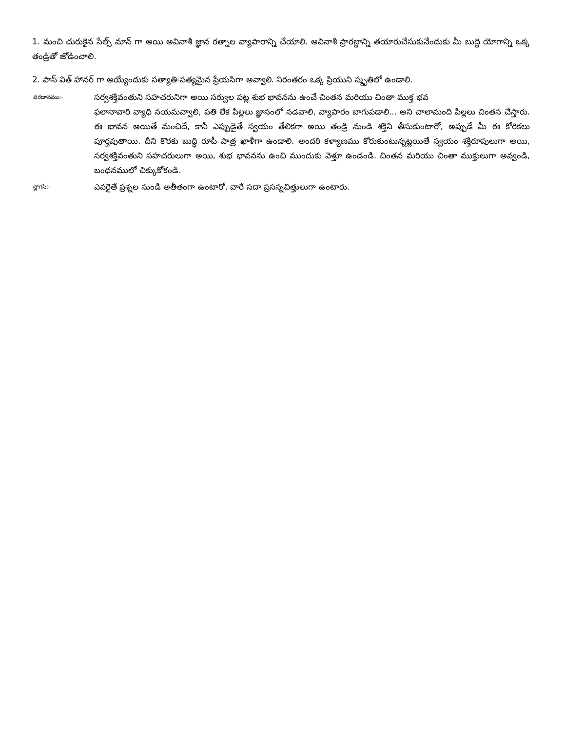1. మంచి చురుకైన సేల్స్ మాన్ గా అయి అవినాశీ జ్ఞాన రత్నాల వ్యాపారాన్ని చేయాలి. అవినాశీ ప్రారబ్ధాన్ని తయారుచేసుకునేందుకు మీ బుద్ధి యోగాన్ని ఒక్క తండ్రితో జోడించాలి.
2. పాస్ విత్ హానర్ గా అయ్యేందుకు సత్యాతి-సత్యమైన ప్రేయసిగా అవ్వాలి. నిరంతరం ఒక్క ప్రియుని స్మృతిలో ఉండాలి.
వరదానము:-
సర్వశక్తివంతుని సహచరునిగా అయి సర్వుల పట్ల శుభ భావనను ఉంచే చింతన మరియు చింతా ముక్త భవ
ఫలానావారి వ్యాధి నయమవ్వాలి, పతి లేక పిల్లలు జ్ఞానంలో నడవాలి, వ్యాపారం బాగుపడాలి... అని చాలామంది పిల్లలు చింతన చేస్తారు. ఈ భావన అయితే మంచిదే, కానీ ఎప్పుడైతే స్వయం తేలికగా అయి తండ్రి నుండి శక్తిని తీసుకుంటారో, అప్పుడే మీ ఈ కోరికలు పూర్తవుతాయి. దీని కొరకు బుద్ధి రూపీ పాత్ర ఖాళీగా ఉండాలి. అందరి కళ్యాణము కోరుకుంటున్నట్లయితే స్వయం శక్తిరూపులుగా అయి, సర్వశక్తివంతుని సహచరులుగా అయి, శుభ భావనను ఉంచి ముందుకు వెళ్తూ ఉండండి. చింతన మరియు చింతా ముక్తులుగా అవ్వండి, బంధనములో చిక్కుకోకండి.
స్లోగన్:-
ఎవరైతే ప్రశ్నల నుండి అతీతంగా ఉంటారో, వారే సదా ప్రసన్నచిత్తులుగా ఉంటారు.